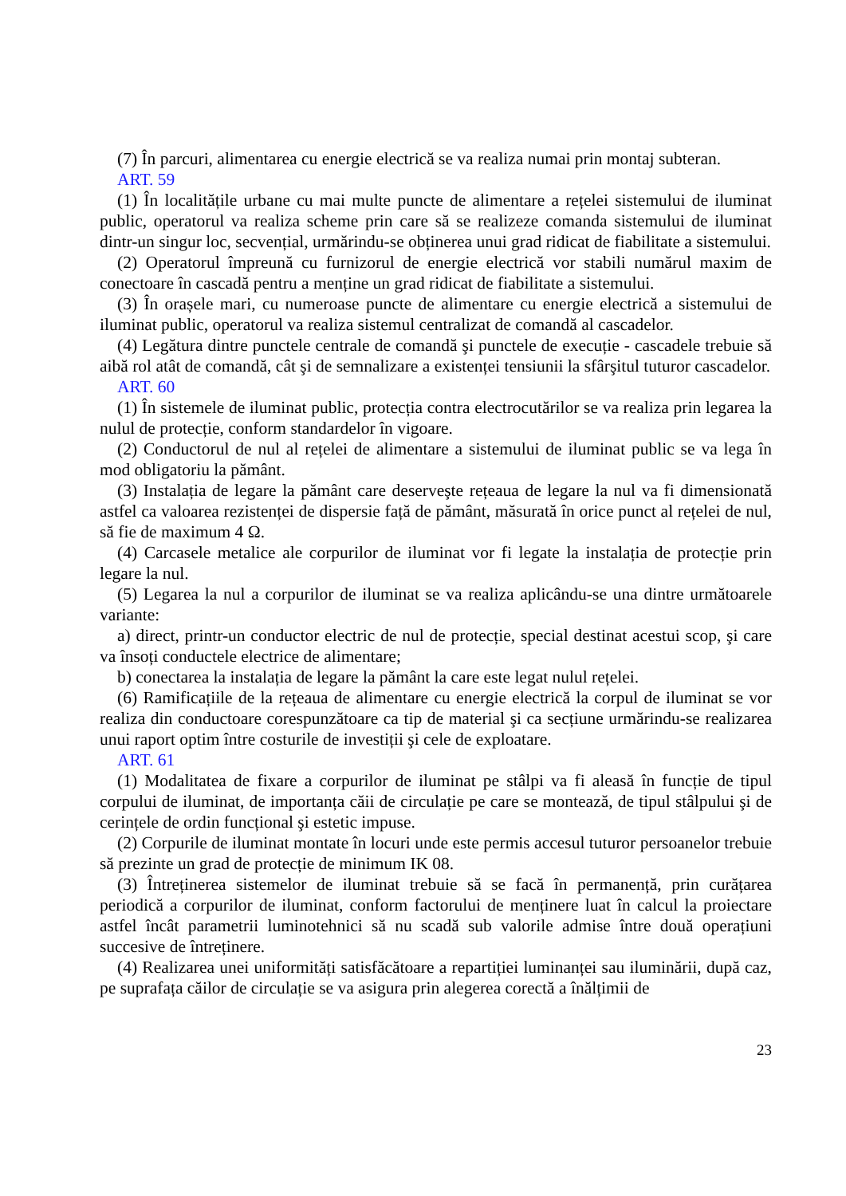(7) În parcuri, alimentarea cu energie electrică se va realiza numai prin montaj subteran.
ART. 59
(1) În localitățile urbane cu mai multe puncte de alimentare a rețelei sistemului de iluminat public, operatorul va realiza scheme prin care să se realizeze comanda sistemului de iluminat dintr-un singur loc, secvențial, urmărindu-se obținerea unui grad ridicat de fiabilitate a sistemului.
(2) Operatorul împreună cu furnizorul de energie electrică vor stabili numărul maxim de conectoare în cascadă pentru a menține un grad ridicat de fiabilitate a sistemului.
(3) În orașele mari, cu numeroase puncte de alimentare cu energie electrică a sistemului de iluminat public, operatorul va realiza sistemul centralizat de comandă al cascadelor.
(4) Legătura dintre punctele centrale de comandă şi punctele de execuție - cascadele trebuie să aibă rol atât de comandă, cât şi de semnalizare a existenței tensiunii la sfârşitul tuturor cascadelor.
ART. 60
(1) În sistemele de iluminat public, protecția contra electrocutărilor se va realiza prin legarea la nulul de protecție, conform standardelor în vigoare.
(2) Conductorul de nul al rețelei de alimentare a sistemului de iluminat public se va lega în mod obligatoriu la pământ.
(3) Instalația de legare la pământ care deserveşte rețeaua de legare la nul va fi dimensionată astfel ca valoarea rezistenței de dispersie față de pământ, măsurată în orice punct al rețelei de nul, să fie de maximum 4 Ω.
(4) Carcasele metalice ale corpurilor de iluminat vor fi legate la instalația de protecție prin legare la nul.
(5) Legarea la nul a corpurilor de iluminat se va realiza aplicându-se una dintre următoarele variante:
a) direct, printr-un conductor electric de nul de protecție, special destinat acestui scop, şi care va însoți conductele electrice de alimentare;
b) conectarea la instalația de legare la pământ la care este legat nulul rețelei.
(6) Ramificațiile de la rețeaua de alimentare cu energie electrică la corpul de iluminat se vor realiza din conductoare corespunzătoare ca tip de material şi ca secțiune urmărindu-se realizarea unui raport optim între costurile de investiții şi cele de exploatare.
ART. 61
(1) Modalitatea de fixare a corpurilor de iluminat pe stâlpi va fi aleasă în funcție de tipul corpului de iluminat, de importanța căii de circulație pe care se montează, de tipul stâlpului şi de cerințele de ordin funcțional şi estetic impuse.
(2) Corpurile de iluminat montate în locuri unde este permis accesul tuturor persoanelor trebuie să prezinte un grad de protecție de minimum IK 08.
(3) Întreținerea sistemelor de iluminat trebuie să se facă în permanență, prin curățarea periodică a corpurilor de iluminat, conform factorului de menținere luat în calcul la proiectare astfel încât parametrii luminotehnici să nu scadă sub valorile admise între două operațiuni succesive de întreținere.
(4) Realizarea unei uniformități satisfăcătoare a repartiției luminanței sau iluminării, după caz, pe suprafața căilor de circulație se va asigura prin alegerea corectă a înălțimii de
23